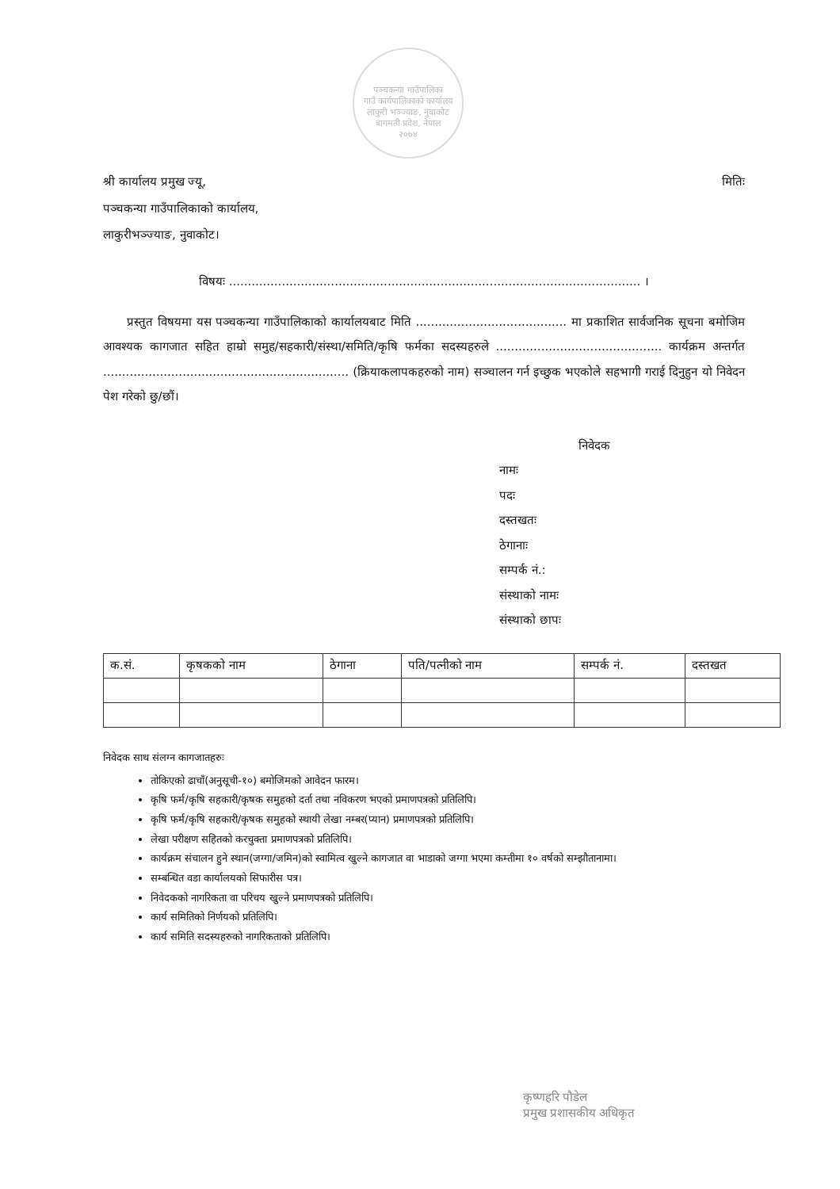पञ्चकन्या गाउँपालिका
गाउँ कार्यपालिकाको कार्यालय
लाकुरी भञ्ज्याङ, नुवाकोट
बागमती प्रदेश, नेपाल
२०७४
श्री कार्यालय प्रमुख ज्यू,
पञ्चकन्या गाउँपालिकाको कार्यालय,
लाकुरीभञ्ज्याङ, नुवाकोट।
मितिः
विषयः ............................................................................................................. ।
प्रस्तुत विषयमा यस पञ्चकन्या गाउँपालिकाको कार्यालयबाट मिति ........................................ मा प्रकाशित सार्वजनिक सूचना बमोजिम आवश्यक कागजात सहित हाम्रो समुह/सहकारी/संस्था/समिति/कृषि फर्मका सदस्यहरुले ............................................ कार्यक्रम अन्तर्गत ................................................................. (क्रियाकलापकहरुको नाम) सञ्चालन गर्न इच्छुक भएकोले सहभागी गराई दिनुहुन यो निवेदन पेश गरेको छु/छौं।
निवेदक
नामः
पदः
दस्तखतः
ठेगानाः
सम्पर्क नं.:
संस्थाको नामः
संस्थाको छापः
| क.सं. | कृषकको नाम | ठेगाना | पति/पत्नीको नाम | सम्पर्क नं. | दस्तखत |
| --- | --- | --- | --- | --- | --- |
निवेदक साथ संलग्न कागजातहरुः
तोकिएको ढाचाँ(अनुसूची-१०) बमोजिमको आवेदन फारम।
कृषि फर्म/कृषि सहकारी/कृषक समुहको दर्ता तथा नविकरण भएको प्रमाणपत्रको प्रतिलिपि।
कृषि फर्म/कृषि सहकारी/कृषक समुहको स्थायी लेखा नम्बर(प्यान) प्रमाणपत्रको प्रतिलिपि।
लेखा परीक्षण सहितको करचुक्ता प्रमाणपत्रको प्रतिलिपि।
कार्यक्रम संचालन हुने स्थान(जग्गा/जमिन)को स्वामित्व खुल्ने कागजात वा भाडाको जग्गा भएमा कम्तीमा १० वर्षको सम्झौतानामा।
सम्बन्धित वडा कार्यालयको सिफारीस पत्र।
निवेदकको नागरिकता वा परिचय खुल्ने प्रमाणपत्रको प्रतिलिपि।
कार्य समितिको निर्णयको प्रतिलिपि।
कार्य समिति सदस्यहरुको नागरिकताको प्रतिलिपि।
कृष्णहरि पौडेल
प्रमुख प्रशासकीय अधिकृत